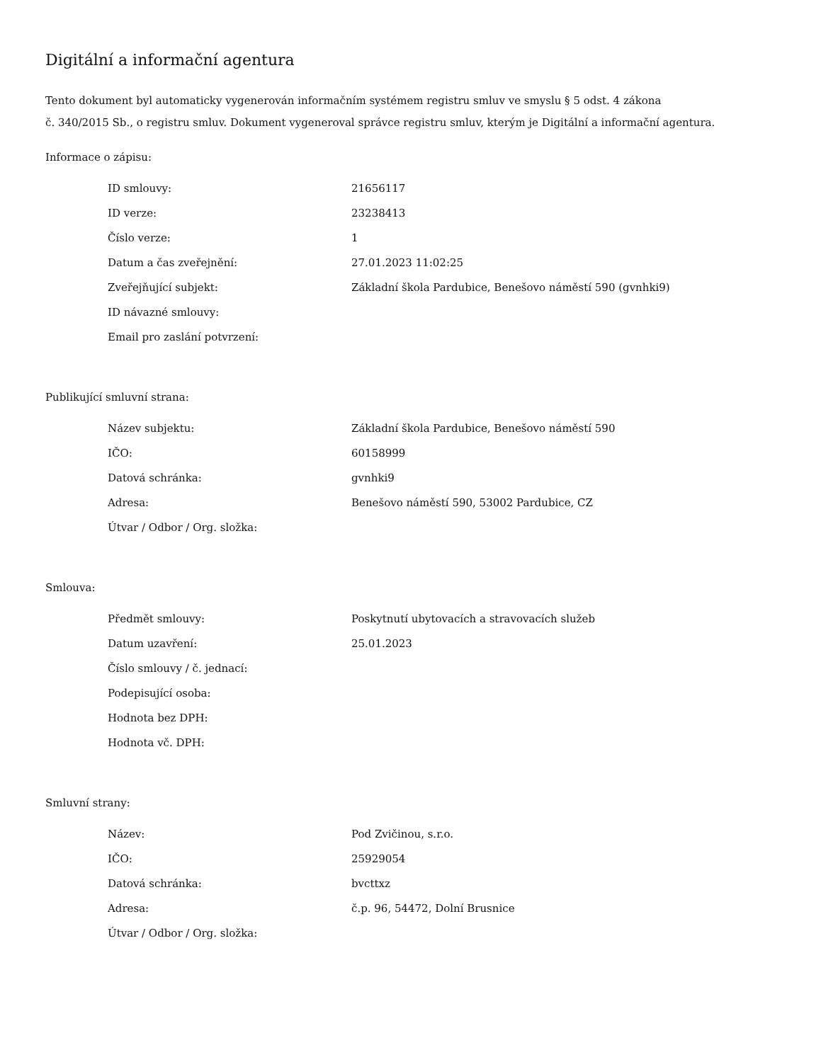Digitální a informační agentura
Tento dokument byl automaticky vygenerován informačním systémem registru smluv ve smyslu § 5 odst. 4 zákona
č. 340/2015 Sb., o registru smluv. Dokument vygeneroval správce registru smluv, kterým je Digitální a informační agentura.
Informace o zápisu:
| ID smlouvy: | 21656117 |
| ID verze: | 23238413 |
| Číslo verze: | 1 |
| Datum a čas zveřejnění: | 27.01.2023 11:02:25 |
| Zveřejňující subjekt: | Základní škola Pardubice, Benešovo náměstí 590 (gvnhki9) |
| ID návazné smlouvy: | |
| Email pro zaslání potvrzení: | |
Publikující smluvní strana:
| Název subjektu: | Základní škola Pardubice, Benešovo náměstí 590 |
| IČO: | 60158999 |
| Datová schránka: | gvnhki9 |
| Adresa: | Benešovo náměstí 590, 53002 Pardubice, CZ |
| Útvar / Odbor / Org. složka: | |
Smlouva:
| Předmět smlouvy: | Poskytnutí ubytovacích a stravovacích služeb |
| Datum uzavření: | 25.01.2023 |
| Číslo smlouvy / č. jednací: | |
| Podepisující osoba: | |
| Hodnota bez DPH: | |
| Hodnota vč. DPH: | |
Smluvní strany:
| Název: | Pod Zvičinou, s.r.o. |
| IČO: | 25929054 |
| Datová schránka: | bvcttxz |
| Adresa: | č.p. 96, 54472, Dolní Brusnice |
| Útvar / Odbor / Org. složka: | |